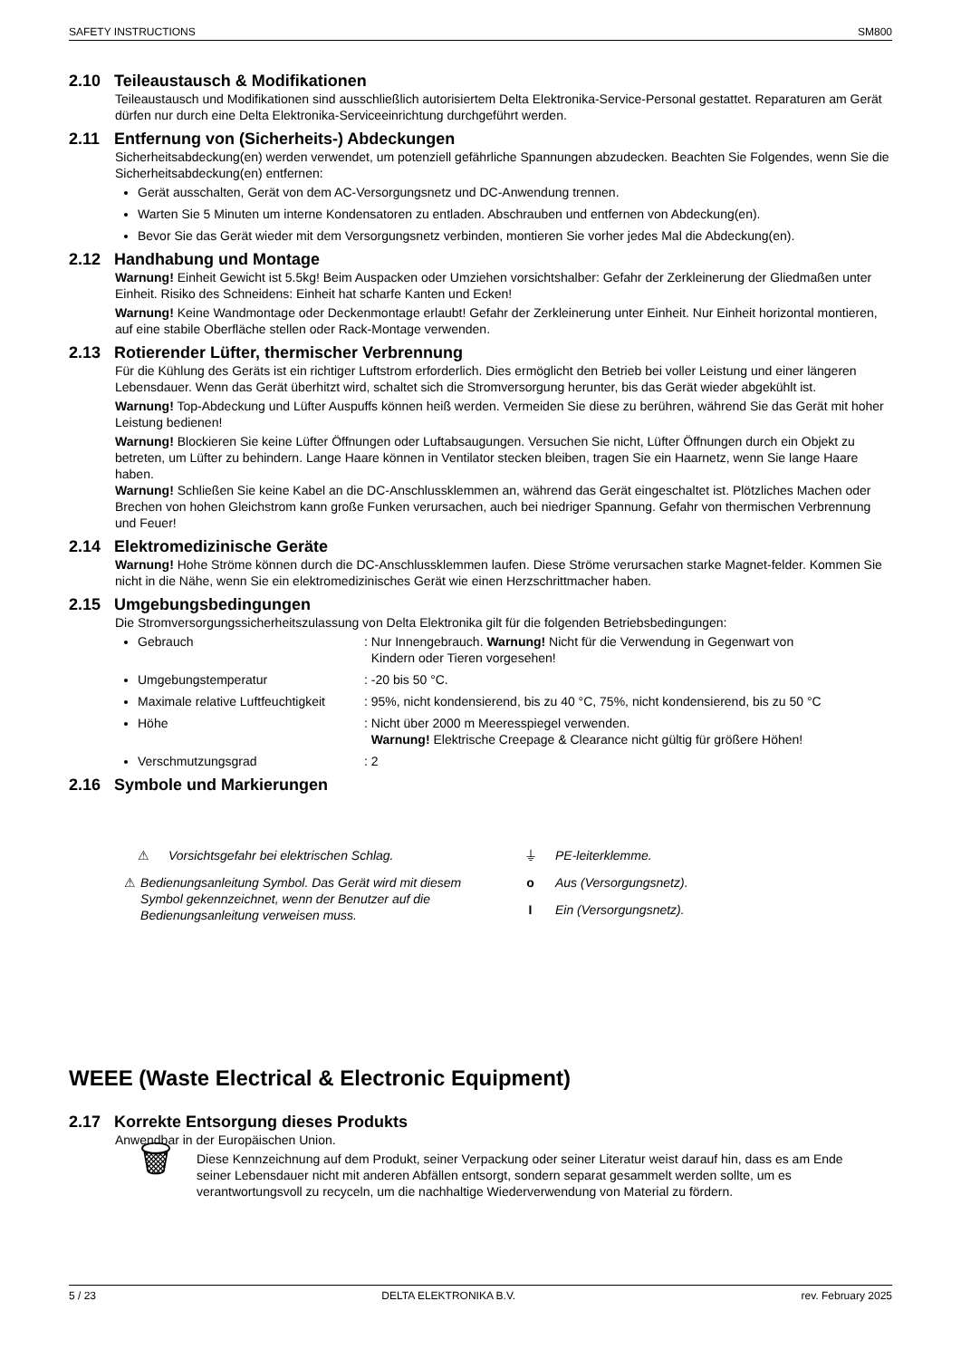SAFETY INSTRUCTIONS SM800
2.10 Teileaustausch & Modifikationen
Teileaustausch und Modifikationen sind ausschließlich autorisiertem Delta Elektronika-Service-Personal gestattet. Reparaturen am Gerät dürfen nur durch eine Delta Elektronika-Serviceeinrichtung durchgeführt werden.
2.11 Entfernung von (Sicherheits-) Abdeckungen
Sicherheitsabdeckung(en) werden verwendet, um potenziell gefährliche Spannungen abzudecken. Beachten Sie Folgendes, wenn Sie die Sicherheitsabdeckung(en) entfernen:
Gerät ausschalten, Gerät von dem AC-Versorgungsnetz und DC-Anwendung trennen.
Warten Sie 5 Minuten um interne Kondensatoren zu entladen. Abschrauben und entfernen von Abdeckung(en).
Bevor Sie das Gerät wieder mit dem Versorgungsnetz verbinden, montieren Sie vorher jedes Mal die Abdeckung(en).
2.12 Handhabung und Montage
Warnung! Einheit Gewicht ist 5.5kg! Beim Auspacken oder Umziehen vorsichtshalber: Gefahr der Zerkleinerung der Gliedmaßen unter Einheit. Risiko des Schneidens: Einheit hat scharfe Kanten und Ecken!
Warnung! Keine Wandmontage oder Deckenmontage erlaubt! Gefahr der Zerkleinerung unter Einheit. Nur Einheit horizontal montieren, auf eine stabile Oberfläche stellen oder Rack-Montage verwenden.
2.13 Rotierender Lüfter, thermischer Verbrennung
Für die Kühlung des Geräts ist ein richtiger Luftstrom erforderlich. Dies ermöglicht den Betrieb bei voller Leistung und einer längeren Lebensdauer. Wenn das Gerät überhitzt wird, schaltet sich die Stromversorgung herunter, bis das Gerät wieder abgekühlt ist.
Warnung! Top-Abdeckung und Lüfter Auspuffs können heiß werden. Vermeiden Sie diese zu berühren, während Sie das Gerät mit hoher Leistung bedienen!
Warnung! Blockieren Sie keine Lüfter Öffnungen oder Luftabsaugungen. Versuchen Sie nicht, Lüfter Öffnungen durch ein Objekt zu betreten, um Lüfter zu behindern. Lange Haare können in Ventilator stecken bleiben, tragen Sie ein Haarnetz, wenn Sie lange Haare haben.
Warnung! Schließen Sie keine Kabel an die DC-Anschlussklemmen an, während das Gerät eingeschaltet ist. Plötzliches Machen oder Brechen von hohen Gleichstrom kann große Funken verursachen, auch bei niedriger Spannung. Gefahr von thermischen Verbrennung und Feuer!
2.14 Elektromedizinische Geräte
Warnung! Hohe Ströme können durch die DC-Anschlussklemmen laufen. Diese Ströme verursachen starke Magnet-felder. Kommen Sie nicht in die Nähe, wenn Sie ein elektromedizinisches Gerät wie einen Herzschrittmacher haben.
2.15 Umgebungsbedingungen
Die Stromversorgungssicherheitszulassung von Delta Elektronika gilt für die folgenden Betriebsbedingungen:
Gebrauch : Nur Innengebrauch. Warnung! Nicht für die Verwendung in Gegenwart von
Kindern oder Tieren vorgesehen!
Umgebungstemperatur : -20 bis 50 °C.
Maximale relative Luftfeuchtigkeit : 95%, nicht kondensierend, bis zu 40 °C, 75%, nicht kondensierend, bis zu 50 °C
Höhe : Nicht über 2000 m Meeresspiegel verwenden.
Warnung! Elektrische Creepage & Clearance nicht gültig für größere Höhen!
Verschmutzungsgrad : 2
2.16 Symbole und Markierungen
⚠ Vorsichtsgefahr bei elektrischen Schlag.
⚠ Bedienungsanleitung Symbol. Das Gerät wird mit diesem Symbol gekennzeichnet, wenn der Benutzer auf die Bedienungsanleitung verweisen muss.
⏚ PE-leiterklemme.
o Aus (Versorgungsnetz).
I Ein (Versorgungsnetz).
WEEE (Waste Electrical & Electronic Equipment)
2.17 Korrekte Entsorgung dieses Produkts
Anwendbar in der Europäischen Union.
🗑
Diese Kennzeichnung auf dem Produkt, seiner Verpackung oder seiner Literatur weist darauf hin, dass es am Ende seiner Lebensdauer nicht mit anderen Abfällen entsorgt, sondern separat gesammelt werden sollte, um es verantwortungsvoll zu recyceln, um die nachhaltige Wiederverwendung von Material zu fördern.
5 / 23 DELTA ELEKTRONIKA B.V. rev. February 2025